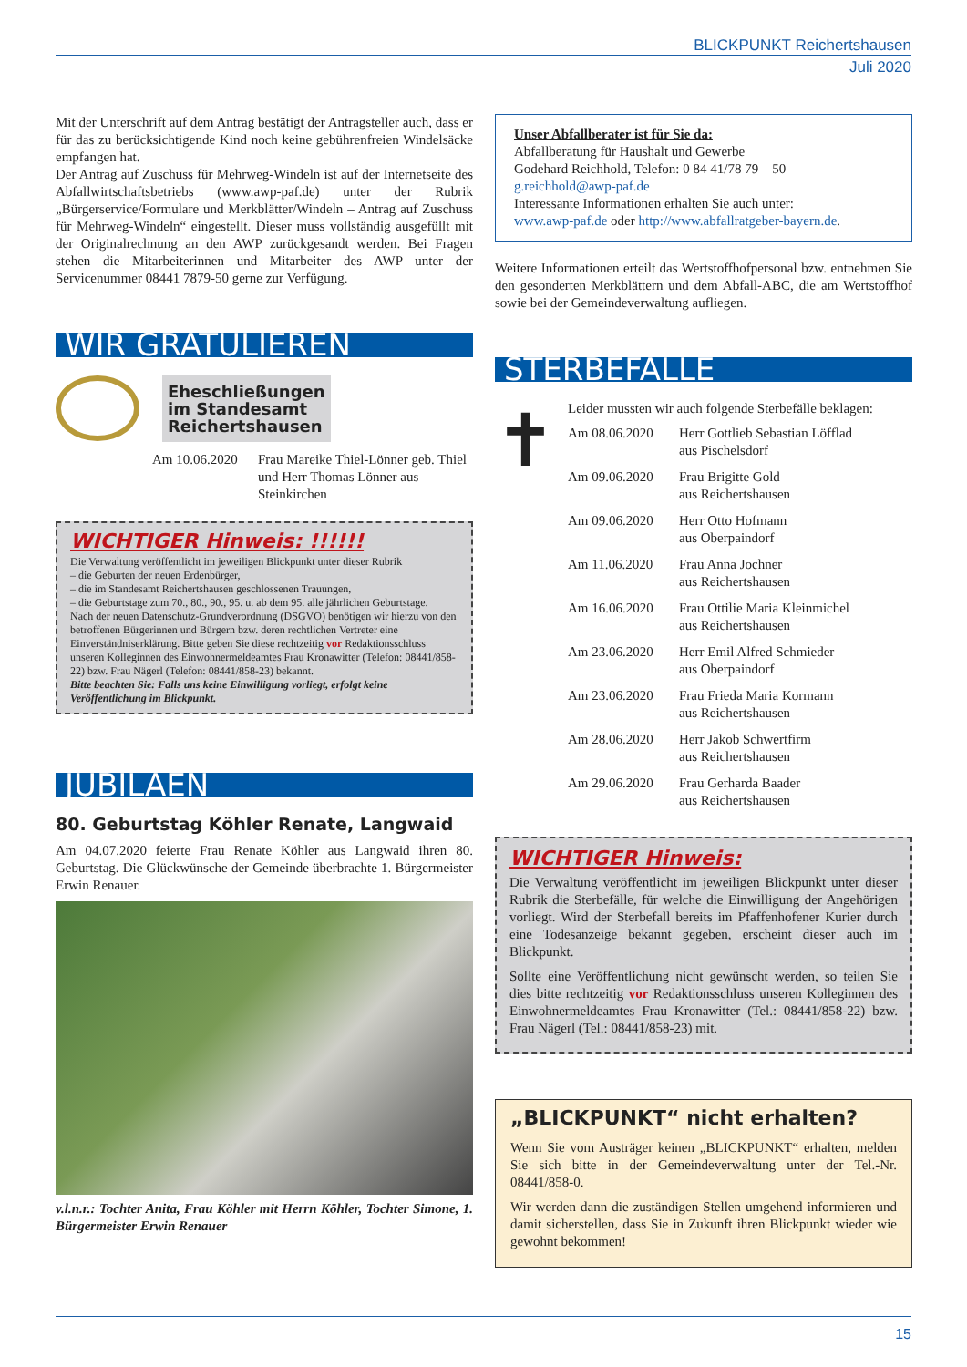BLICKPUNKT Reichertshausen
Juli 2020
Mit der Unterschrift auf dem Antrag bestätigt der Antragsteller auch, dass er für das zu berücksichtigende Kind noch keine gebührenfreien Windelsäcke empfangen hat.
Der Antrag auf Zuschuss für Mehrweg-Windeln ist auf der Internetseite des Abfallwirtschaftsbetriebs (www.awp-paf.de) unter der Rubrik „Bürgerservice/Formulare und Merkblätter/Windeln – Antrag auf Zuschuss für Mehrweg-Windeln“ eingestellt. Dieser muss vollständig ausgefüllt mit der Originalrechnung an den AWP zurückgesandt werden. Bei Fragen stehen die Mitarbeiterinnen und Mitarbeiter des AWP unter der Servicenummer 08441 7879-50 gerne zur Verfügung.
WIR GRATULIEREN
Eheschließungen
im Standesamt
Reichertshausen
Am 10.06.2020
Frau Mareike Thiel-Lönner geb. Thiel und Herr Thomas Lönner aus Steinkirchen
WICHTIGER Hinweis: !!!!!!
Die Verwaltung veröffentlicht im jeweiligen Blickpunkt unter dieser Rubrik
– die Geburten der neuen Erdenbürger,
– die im Standesamt Reichertshausen geschlossenen Trauungen,
– die Geburtstage zum 70., 80., 90., 95. u. ab dem 95. alle jährlichen Geburtstage.
Nach der neuen Datenschutz-Grundverordnung (DSGVO) benötigen wir hierzu von den betroffenen Bürgerinnen und Bürgern bzw. deren rechtlichen Vertreter eine Einverständniserklärung. Bitte geben Sie diese rechtzeitig vor Redaktionsschluss unseren Kolleginnen des Einwohnermeldeamtes Frau Kronawitter (Telefon: 08441/858-22) bzw. Frau Nägerl (Telefon: 08441/858-23) bekannt.
Bitte beachten Sie: Falls uns keine Einwilligung vorliegt, erfolgt keine Veröffentlichung im Blickpunkt.
JUBILÄEN
80. Geburtstag Köhler Renate, Langwaid
Am 04.07.2020 feierte Frau Renate Köhler aus Langwaid ihren 80. Geburtstag. Die Glückwünsche der Gemeinde überbrachte 1. Bürgermeister Erwin Renauer.
v.l.n.r.: Tochter Anita, Frau Köhler mit Herrn Köhler, Tochter Simone, 1. Bürgermeister Erwin Renauer
Unser Abfallberater ist für Sie da:
Abfallberatung für Haushalt und Gewerbe
Godehard Reichhold, Telefon: 0 84 41/78 79 – 50
g.reichhold@awp-paf.de
Interessante Informationen erhalten Sie auch unter:
www.awp-paf.de oder http://www.abfallratgeber-bayern.de.
Weitere Informationen erteilt das Wertstoffhofpersonal bzw. entnehmen Sie den gesonderten Merkblättern und dem Abfall-ABC, die am Wertstoffhof sowie bei der Gemeindeverwaltung aufliegen.
STERBEFÄLLE
✝
Leider mussten wir auch folgende Sterbefälle beklagen:
Am 08.06.2020 Herr Gottlieb Sebastian Löfflad
aus Pischelsdorf
Am 09.06.2020 Frau Brigitte Gold
aus Reichertshausen
Am 09.06.2020 Herr Otto Hofmann
aus Oberpaindorf
Am 11.06.2020 Frau Anna Jochner
aus Reichertshausen
Am 16.06.2020 Frau Ottilie Maria Kleinmichel
aus Reichertshausen
Am 23.06.2020 Herr Emil Alfred Schmieder
aus Oberpaindorf
Am 23.06.2020 Frau Frieda Maria Kormann
aus Reichertshausen
Am 28.06.2020 Herr Jakob Schwertfirm
aus Reichertshausen
Am 29.06.2020 Frau Gerharda Baader
aus Reichertshausen
WICHTIGER Hinweis:
Die Verwaltung veröffentlicht im jeweiligen Blickpunkt unter dieser Rubrik die Sterbefälle, für welche die Einwilligung der Angehörigen vorliegt. Wird der Sterbefall bereits im Pfaffenhofener Kurier durch eine Todesanzeige bekannt gegeben, erscheint dieser auch im Blickpunkt.
Sollte eine Veröffentlichung nicht gewünscht werden, so teilen Sie dies bitte rechtzeitig vor Redaktionsschluss unseren Kolleginnen des Einwohnermeldeamtes Frau Kronawitter (Tel.: 08441/858-22) bzw. Frau Nägerl (Tel.: 08441/858-23) mit.
„BLICKPUNKT“ nicht erhalten?
Wenn Sie vom Austräger keinen „BLICKPUNKT“ erhalten, melden Sie sich bitte in der Gemeindeverwaltung unter der Tel.-Nr. 08441/858-0.
Wir werden dann die zuständigen Stellen umgehend informieren und damit sicherstellen, dass Sie in Zukunft ihren Blickpunkt wieder wie gewohnt bekommen!
15